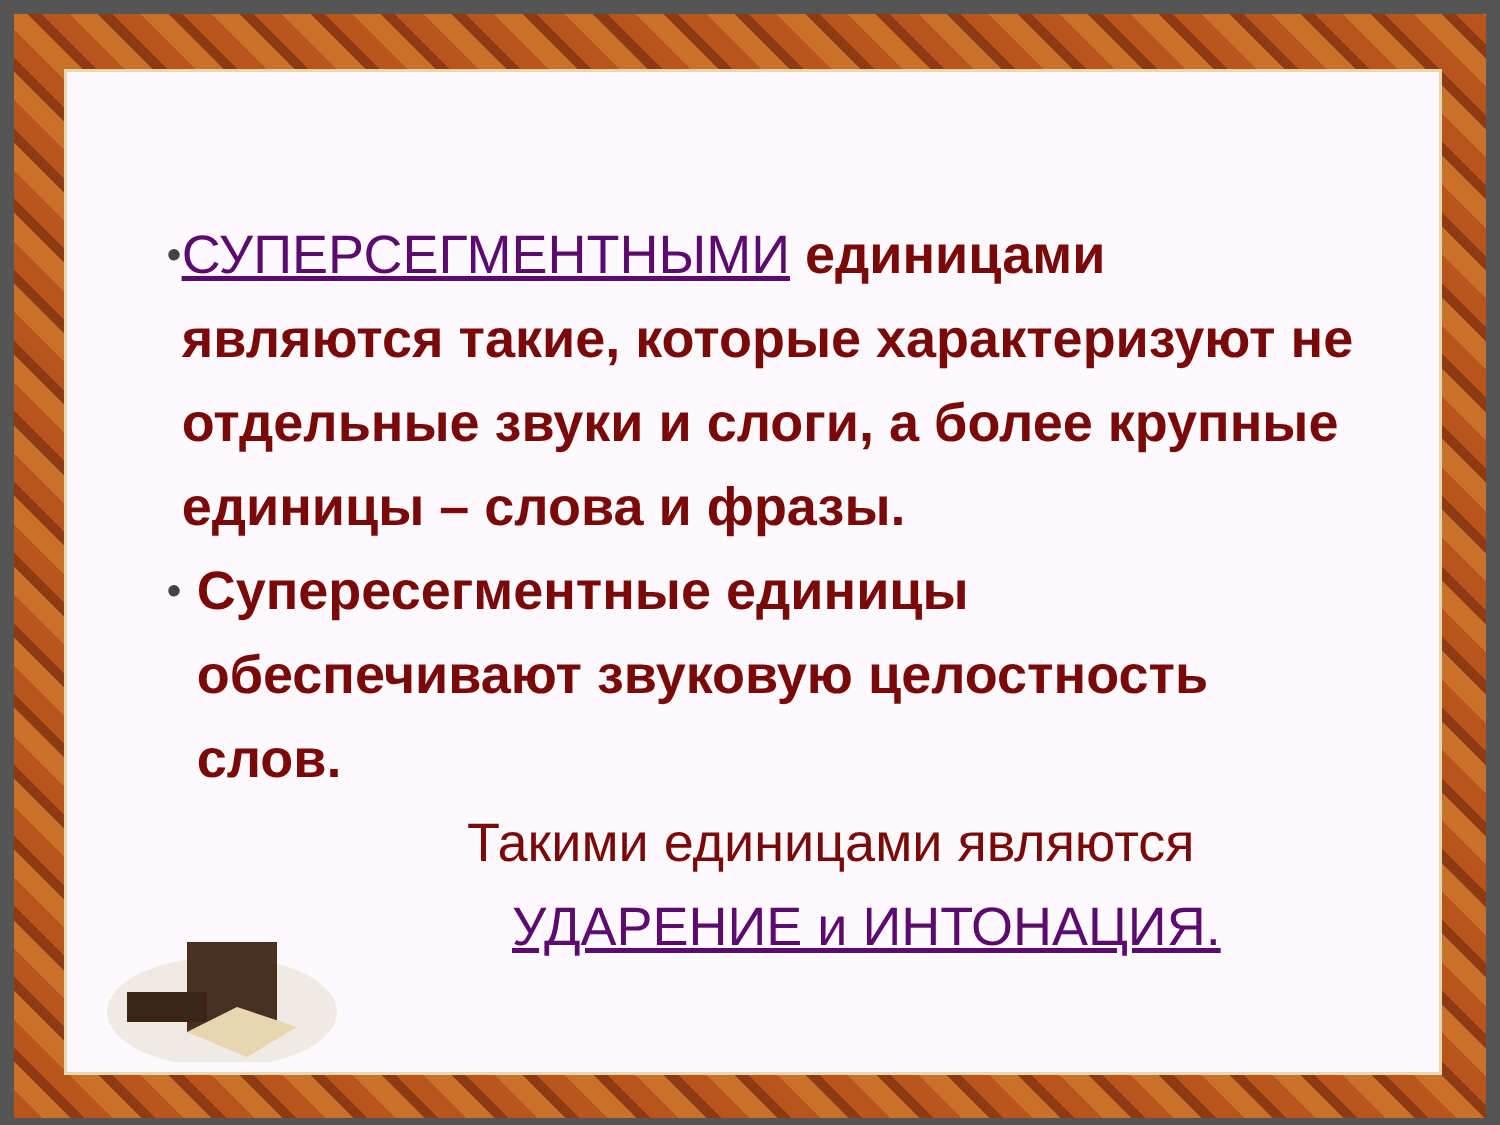•
СУПЕРСЕГМЕНТНЫМИ единицами являются такие, которые характеризуют не отдельные звуки и слоги, а более крупные единицы – слова и фразы.
•
Супересегментные единицы обеспечивают звуковую целостность слов.
Такими единицами являются
УДАРЕНИЕ и ИНТОНАЦИЯ.